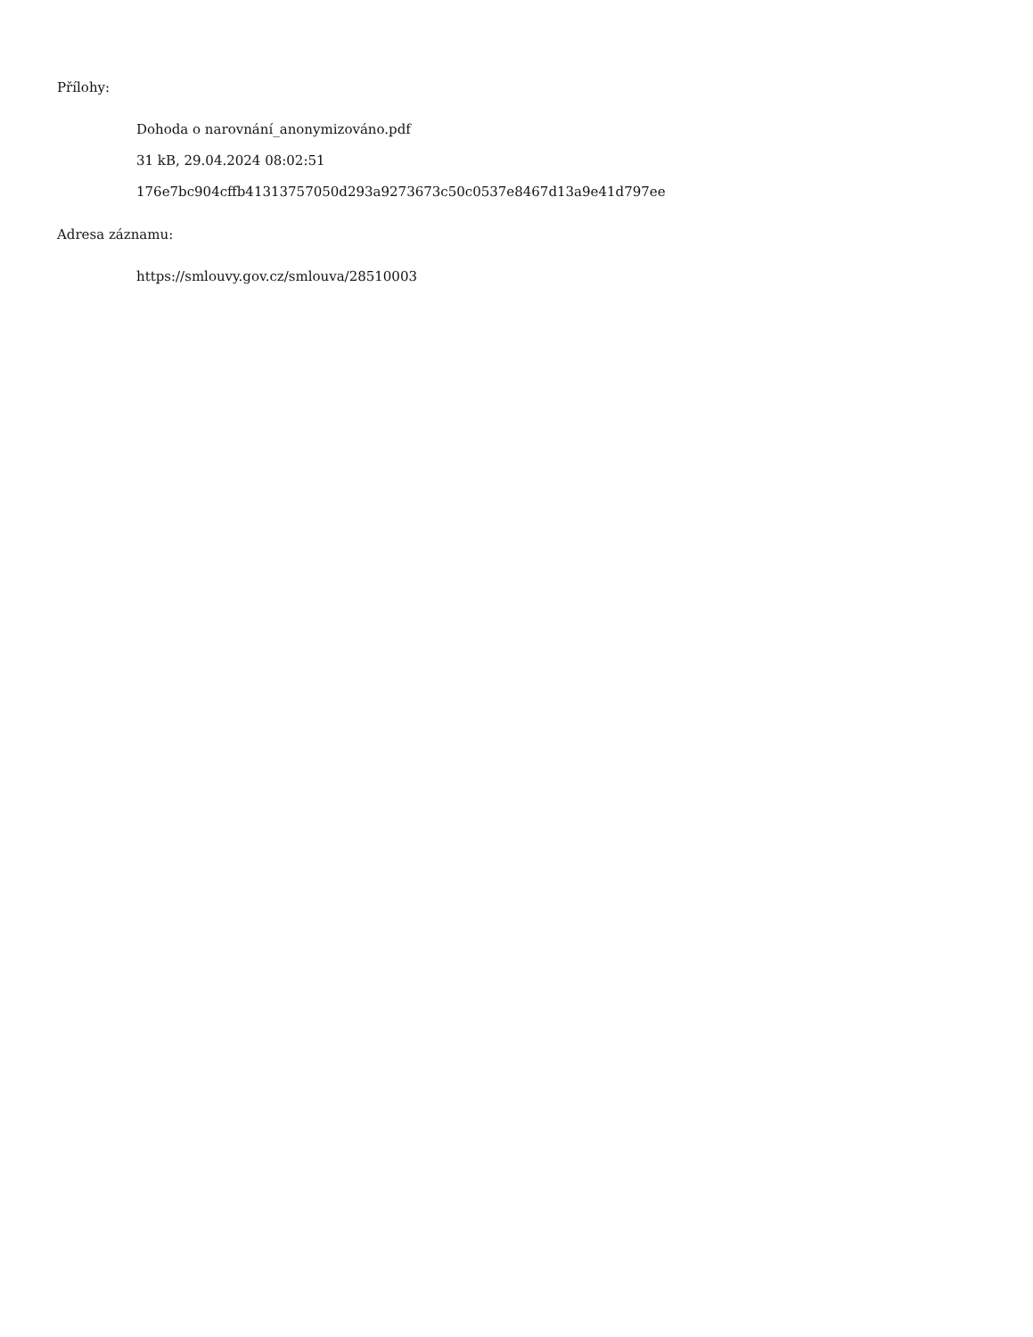Přílohy:
Dohoda o narovnání_anonymizováno.pdf
31 kB, 29.04.2024 08:02:51
176e7bc904cffb41313757050d293a9273673c50c0537e8467d13a9e41d797ee
Adresa záznamu:
https://smlouvy.gov.cz/smlouva/28510003